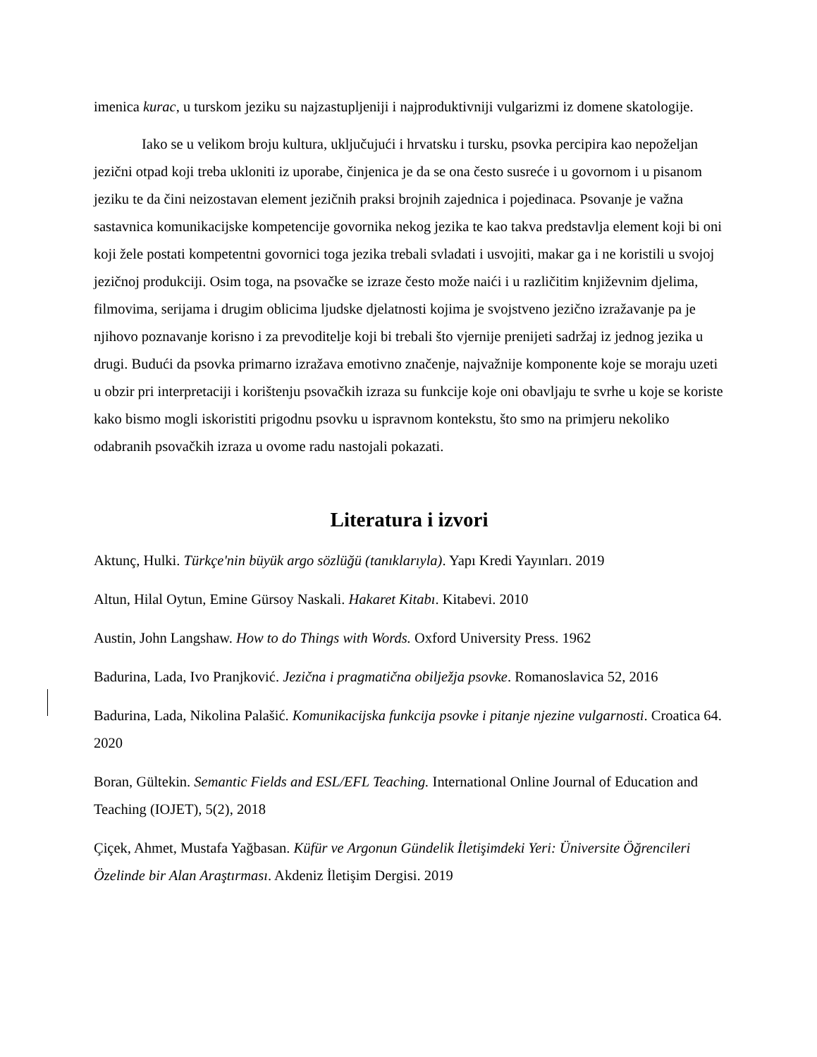imenica kurac, u turskom jeziku su najzastupljeniji i najproduktivniji vulgarizmi iz domene skatologije.
Iako se u velikom broju kultura, uključujući i hrvatsku i tursku, psovka percipira kao nepoželjan jezični otpad koji treba ukloniti iz uporabe, činjenica je da se ona često susreće i u govornom i u pisanom jeziku te da čini neizostavan element jezičnih praksi brojnih zajednica i pojedinaca. Psovanje je važna sastavnica komunikacijske kompetencije govornika nekog jezika te kao takva predstavlja element koji bi oni koji žele postati kompetentni govornici toga jezika trebali svladati i usvojiti, makar ga i ne koristili u svojoj jezičnoj produkciji. Osim toga, na psovačke se izraze često može naići i u različitim književnim djelima, filmovima, serijama i drugim oblicima ljudske djelatnosti kojima je svojstveno jezično izražavanje pa je njihovo poznavanje korisno i za prevoditelje koji bi trebali što vjernije prenijeti sadržaj iz jednog jezika u drugi. Budući da psovka primarno izražava emotivno značenje, najvažnije komponente koje se moraju uzeti u obzir pri interpretaciji i korištenju psovačkih izraza su funkcije koje oni obavljaju te svrhe u koje se koriste kako bismo mogli iskoristiti prigodnu psovku u ispravnom kontekstu, što smo na primjeru nekoliko odabranih psovačkih izraza u ovome radu nastojali pokazati.
Literatura i izvori
Aktunç, Hulki. Türkçe'nin büyük argo sözlüğü (tanıklarıyla). Yapı Kredi Yayınları. 2019
Altun, Hilal Oytun, Emine Gürsoy Naskali. Hakaret Kitabı. Kitabevi. 2010
Austin, John Langshaw. How to do Things with Words. Oxford University Press. 1962
Badurina, Lada, Ivo Pranjković. Jezična i pragmatična obilježja psovke. Romanoslavica 52, 2016
Badurina, Lada, Nikolina Palašić. Komunikacijska funkcija psovke i pitanje njezine vulgarnosti. Croatica 64. 2020
Boran, Gültekin. Semantic Fields and ESL/EFL Teaching. International Online Journal of Education and Teaching (IOJET), 5(2), 2018
Çiçek, Ahmet, Mustafa Yağbasan. Küfür ve Argonun Gündelik İletişimdeki Yeri: Üniversite Öğrencileri Özelinde bir Alan Araştırması. Akdeniz İletişim Dergisi. 2019